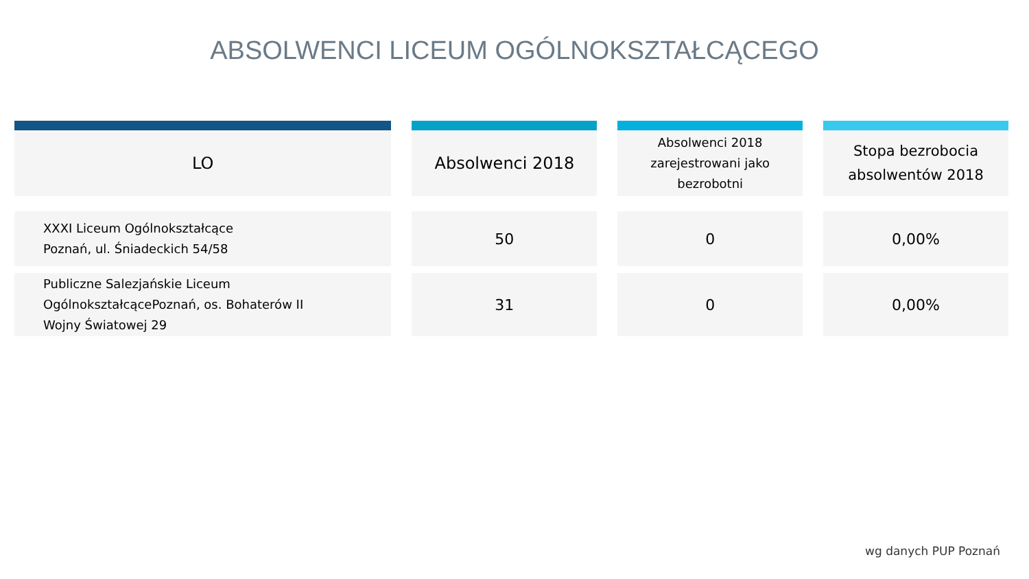ABSOLWENCI LICEUM OGÓLNOKSZTAŁCĄCEGO
| LO | Absolwenci 2018 | Absolwenci 2018 zarejestrowani jako bezrobotni | Stopa bezrobocia absolwentów 2018 |
| --- | --- | --- | --- |
| XXXI Liceum Ogólnokształcące Poznań, ul. Śniadeckich 54/58 | 50 | 0 | 0,00% |
| Publiczne Salezjańskie Liceum OgólnokształcącePoznań, os. Bohaterów II Wojny Światowej 29 | 31 | 0 | 0,00% |
wg danych PUP Poznań